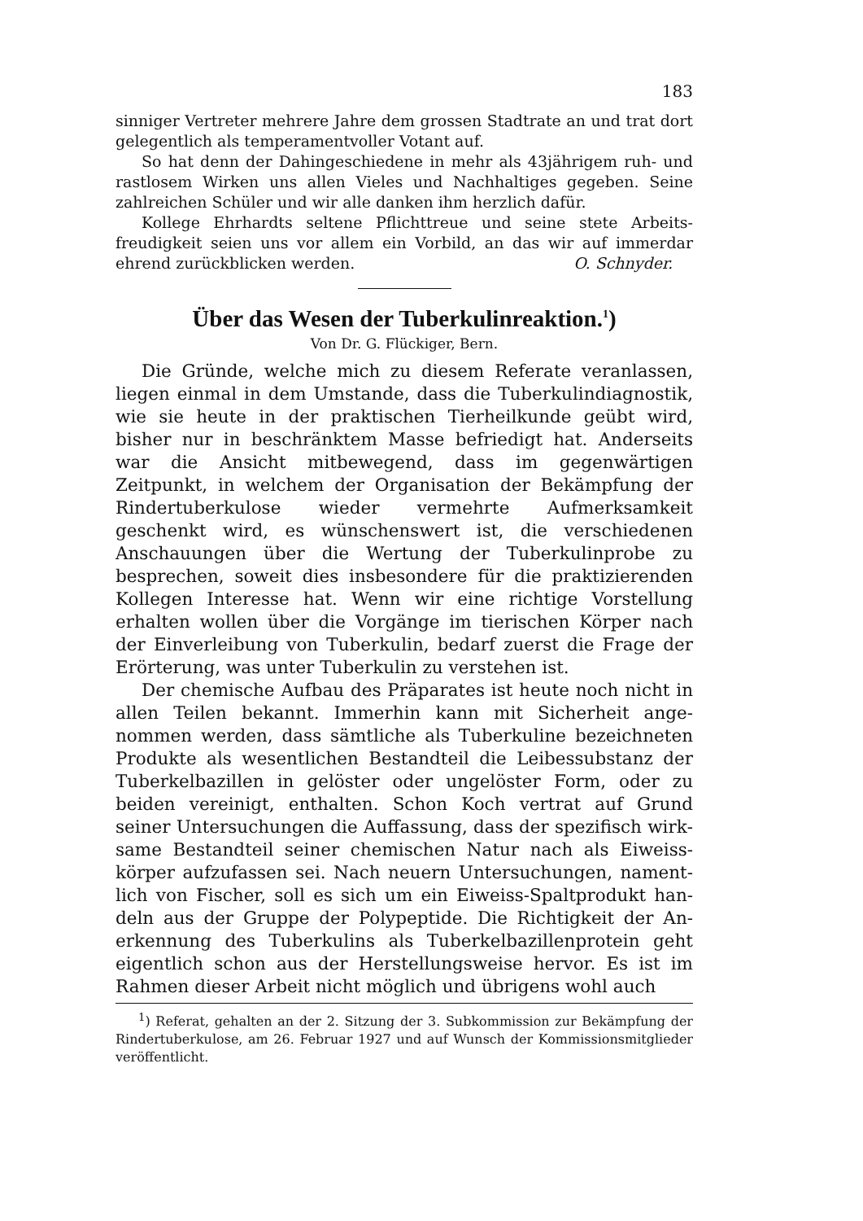183
sinniger Vertreter mehrere Jahre dem grossen Stadtrate an und trat dort gelegentlich als temperamentvoller Votant auf.
So hat denn der Dahingeschiedene in mehr als 43jährigem ruh- und rastlosem Wirken uns allen Vieles und Nachhaltiges gegeben. Seine zahlreichen Schüler und wir alle danken ihm herzlich dafür.
Kollege Ehrhardts seltene Pflichttreue und seine stete Arbeits­freudigkeit seien uns vor allem ein Vorbild, an das wir auf immerdar ehrend zurückblicken werden. O. Schnyder.
Über das Wesen der Tuberkulinreaktion.<sup>1</sup>)
Von Dr. G. Flückiger, Bern.
Die Gründe, welche mich zu diesem Referate veranlassen, liegen einmal in dem Umstande, dass die Tuberkulindiagnostik, wie sie heute in der praktischen Tierheilkunde geübt wird, bisher nur in beschränktem Masse befriedigt hat. Anderseits war die Ansicht mitbewegend, dass im gegenwärtigen Zeitpunkt, in welchem der Organisation der Bekämpfung der Rindertuberku­lose wieder vermehrte Aufmerksamkeit geschenkt wird, es wünschenswert ist, die verschiedenen Anschauungen über die Wertung der Tuberkulinprobe zu besprechen, soweit dies ins­besondere für die praktizierenden Kollegen Interesse hat. Wenn wir eine richtige Vorstellung erhalten wollen über die Vorgänge im tierischen Körper nach der Einverleibung von Tuberkulin, bedarf zuerst die Frage der Erörterung, was unter Tuberkulin zu verstehen ist.
Der chemische Aufbau des Präparates ist heute noch nicht in allen Teilen bekannt. Immerhin kann mit Sicherheit ange­nommen werden, dass sämtliche als Tuberkuline bezeichneten Produkte als wesentlichen Bestandteil die Leibessubstanz der Tuberkelbazillen in gelöster oder ungelöster Form, oder zu beiden vereinigt, enthalten. Schon Koch vertrat auf Grund seiner Untersuchungen die Auffassung, dass der spezifisch wirk­same Bestandteil seiner chemischen Natur nach als Eiweiss­körper aufzufassen sei. Nach neuern Untersuchungen, nament­lich von Fischer, soll es sich um ein Eiweiss-Spaltprodukt han­deln aus der Gruppe der Polypeptide. Die Richtigkeit der An­erkennung des Tuberkulins als Tuberkelbazillenprotein geht eigentlich schon aus der Herstellungsweise hervor. Es ist im Rahmen dieser Arbeit nicht möglich und übrigens wohl auch
<sup>1</sup>) Referat, gehalten an der 2. Sitzung der 3. Subkommission zur Bekämpfung der Rindertuberkulose, am 26. Februar 1927 und auf Wunsch der Kommissionsmitglieder veröffentlicht.